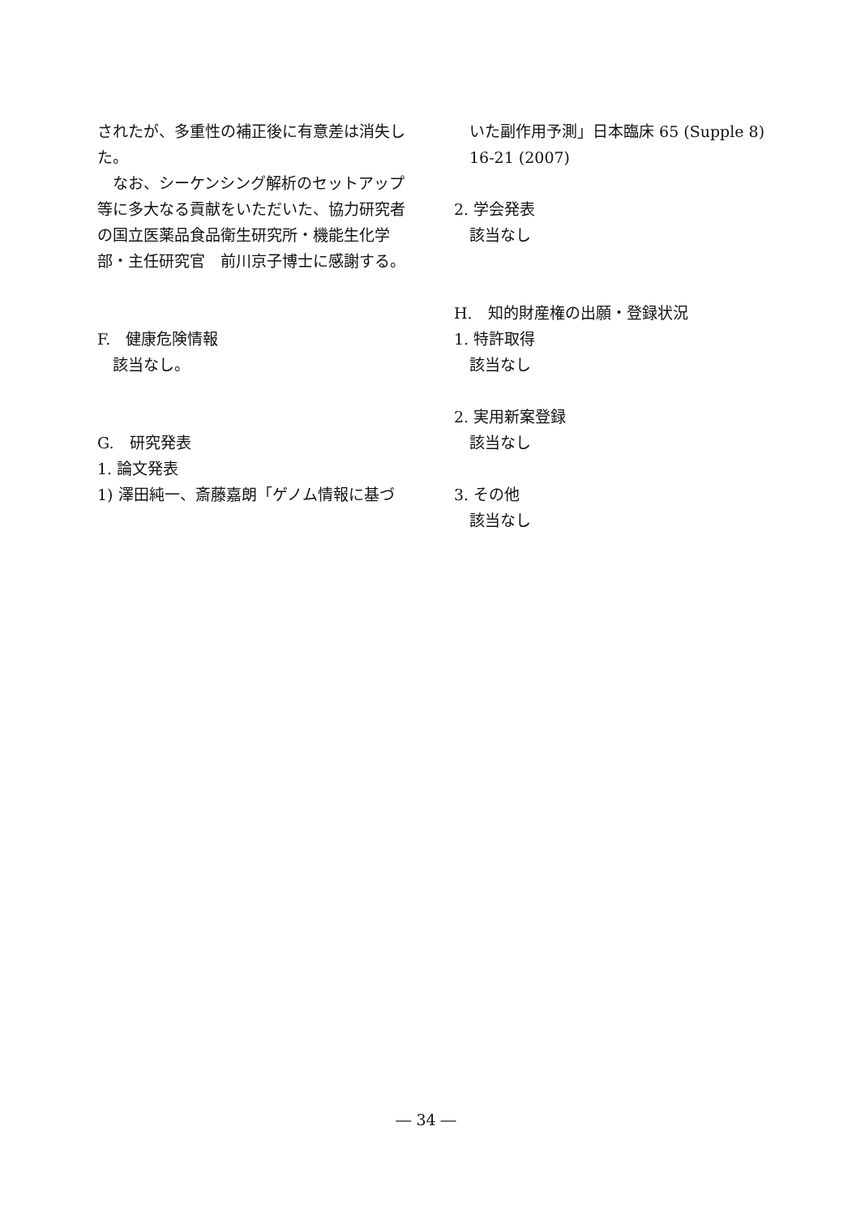されたが、多重性の補正後に有意差は消失した。
　なお、シーケンシング解析のセットアップ等に多大なる貢献をいただいた、協力研究者の国立医薬品食品衛生研究所・機能生化学部・主任研究官　前川京子博士に感謝する。
F.　健康危険情報
　該当なし。
G.　研究発表
1. 論文発表
1) 澤田純一、斎藤嘉朗「ゲノム情報に基づ
　いた副作用予測」日本臨床 65 (Supple 8)
　16-21 (2007)
2. 学会発表
　該当なし
H.　知的財産権の出願・登録状況
1. 特許取得
　該当なし
2. 実用新案登録
　該当なし
3. その他
　該当なし
― 34 ―